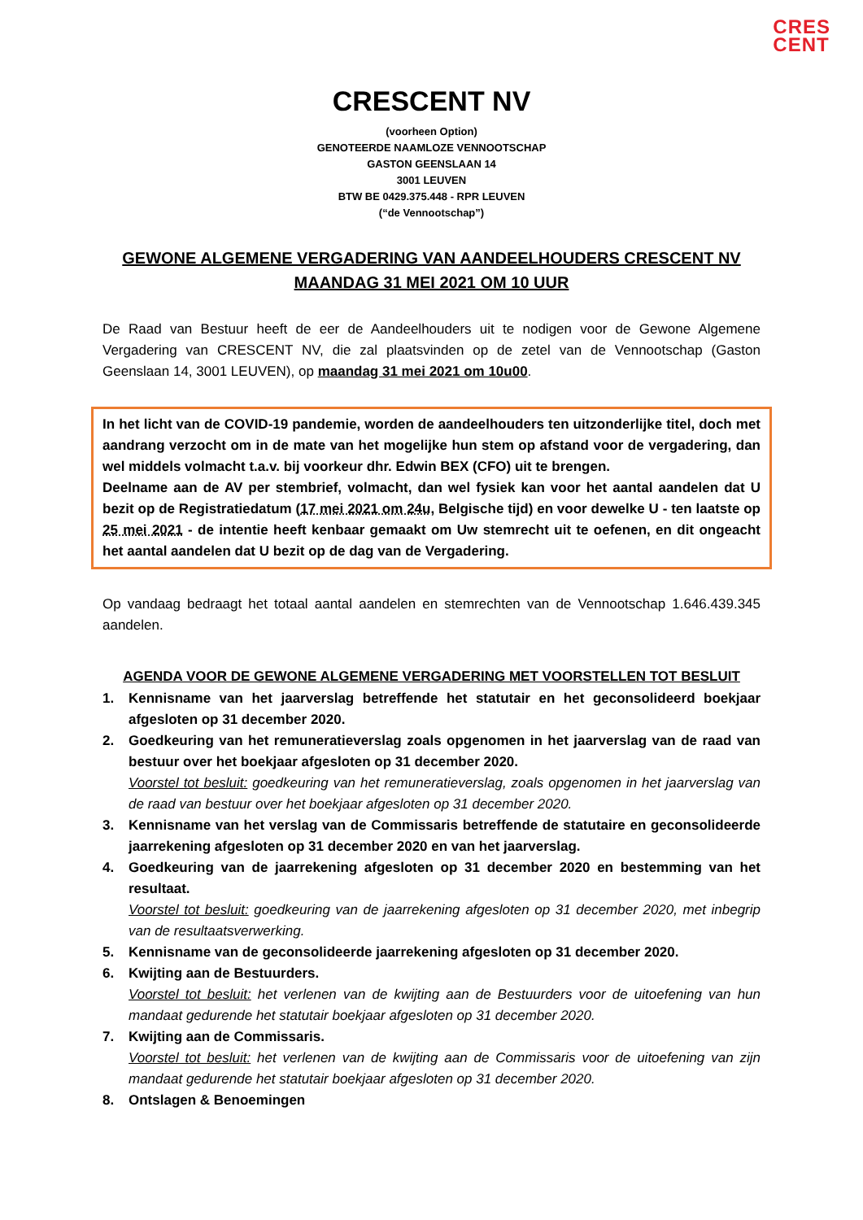CRES
CENT
CRESCENT NV
(voorheen Option)
GENOTEERDE NAAMLOZE VENNOOTSCHAP
GASTON GEENSLAAN 14
3001 LEUVEN
BTW BE 0429.375.448 - RPR LEUVEN
(“de Vennootschap”)
GEWONE ALGEMENE VERGADERING VAN AANDEELHOUDERS CRESCENT NV
MAANDAG 31 MEI 2021 OM 10 UUR
De Raad van Bestuur heeft de eer de Aandeelhouders uit te nodigen voor de Gewone Algemene Vergadering van CRESCENT NV, die zal plaatsvinden op de zetel van de Vennootschap (Gaston Geenslaan 14, 3001 LEUVEN), op maandag 31 mei 2021 om 10u00.
In het licht van de COVID-19 pandemie, worden de aandeelhouders ten uitzonderlijke titel, doch met aandrang verzocht om in de mate van het mogelijke hun stem op afstand voor de vergadering, dan wel middels volmacht t.a.v. bij voorkeur dhr. Edwin BEX (CFO) uit te brengen.
Deelname aan de AV per stembrief, volmacht, dan wel fysiek kan voor het aantal aandelen dat U bezit op de Registratiedatum (17 mei 2021 om 24u, Belgische tijd) en voor dewelke U - ten laatste op 25 mei 2021 - de intentie heeft kenbaar gemaakt om Uw stemrecht uit te oefenen, en dit ongeacht het aantal aandelen dat U bezit op de dag van de Vergadering.
Op vandaag bedraagt het totaal aantal aandelen en stemrechten van de Vennootschap 1.646.439.345 aandelen.
AGENDA VOOR DE GEWONE ALGEMENE VERGADERING MET VOORSTELLEN TOT BESLUIT
1. Kennisname van het jaarverslag betreffende het statutair en het geconsolideerd boekjaar afgesloten op 31 december 2020.
2. Goedkeuring van het remuneratieverslag zoals opgenomen in het jaarverslag van de raad van bestuur over het boekjaar afgesloten op 31 december 2020.
Voorstel tot besluit: goedkeuring van het remuneratieverslag, zoals opgenomen in het jaarverslag van de raad van bestuur over het boekjaar afgesloten op 31 december 2020.
3. Kennisname van het verslag van de Commissaris betreffende de statutaire en geconsolideerde jaarrekening afgesloten op 31 december 2020 en van het jaarverslag.
4. Goedkeuring van de jaarrekening afgesloten op 31 december 2020 en bestemming van het resultaat.
Voorstel tot besluit: goedkeuring van de jaarrekening afgesloten op 31 december 2020, met inbegrip van de resultaatsverwerking.
5. Kennisname van de geconsolideerde jaarrekening afgesloten op 31 december 2020.
6. Kwijting aan de Bestuurders.
Voorstel tot besluit: het verlenen van de kwijting aan de Bestuurders voor de uitoefening van hun mandaat gedurende het statutair boekjaar afgesloten op 31 december 2020.
7. Kwijting aan de Commissaris.
Voorstel tot besluit: het verlenen van de kwijting aan de Commissaris voor de uitoefening van zijn mandaat gedurende het statutair boekjaar afgesloten op 31 december 2020.
8. Ontslagen & Benoemingen